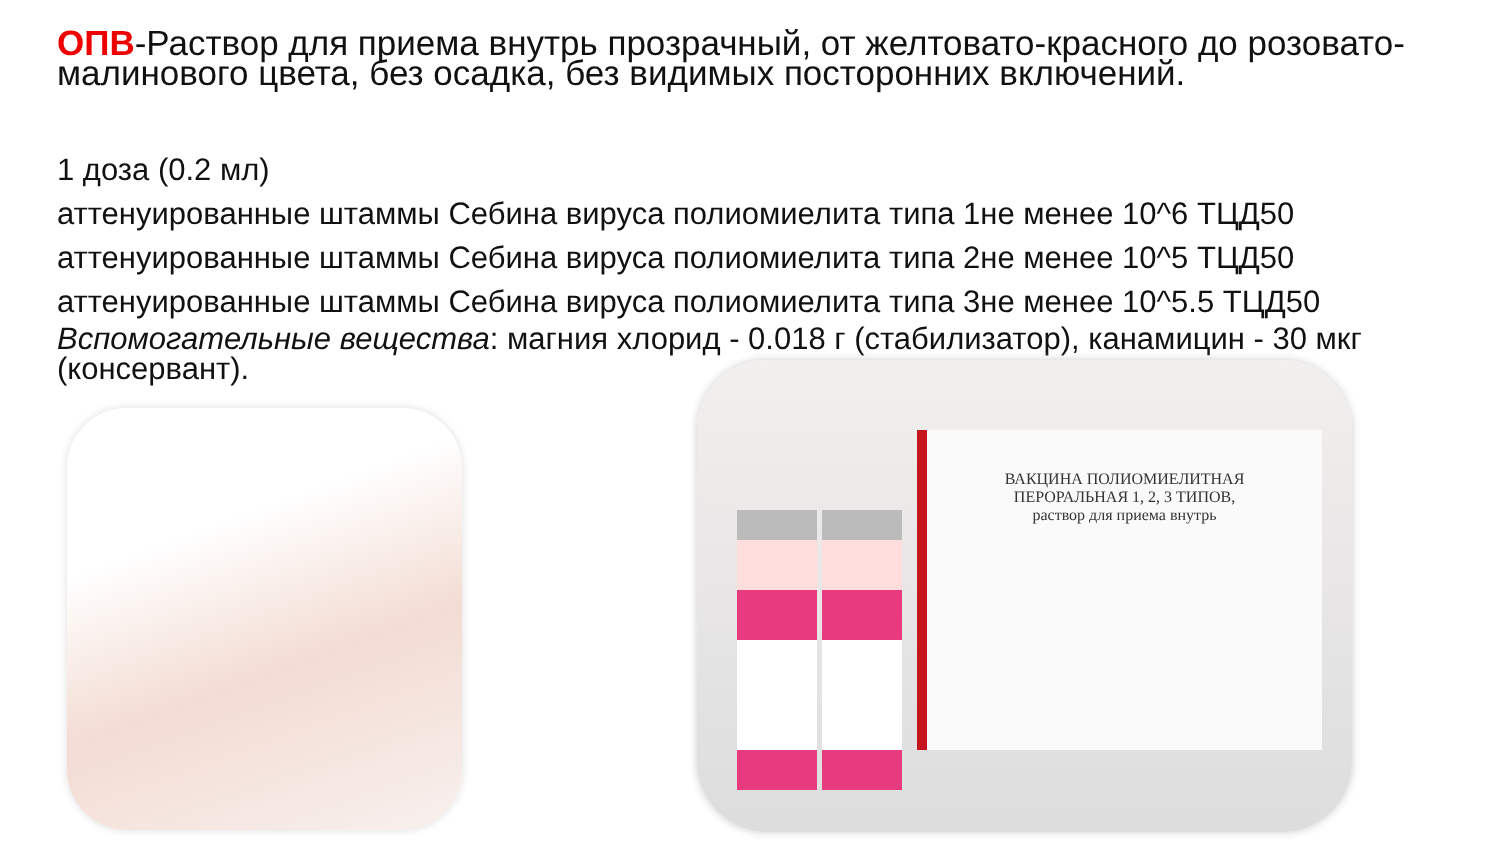ОПВ-Раствор для приема внутрь прозрачный, от желтовато-красного до розовато-малинового цвета, без осадка, без видимых посторонних включений.
1 доза (0.2 мл)
аттенуированные штаммы Себина вируса полиомиелита типа 1не менее 10^6 ТЦД50
аттенуированные штаммы Себина вируса полиомиелита типа 2не менее 10^5 ТЦД50
аттенуированные штаммы Себина вируса полиомиелита типа 3не менее 10^5.5 ТЦД50
Вспомогательные вещества: магния хлорид - 0.018 г (стабилизатор), канамицин - 30 мкг (консервант).
ВАКЦИНА ПОЛИОМИЕЛИТНАЯ
ПЕРОРАЛЬНАЯ 1, 2, 3 ТИПОВ,
раствор для приема внутрь